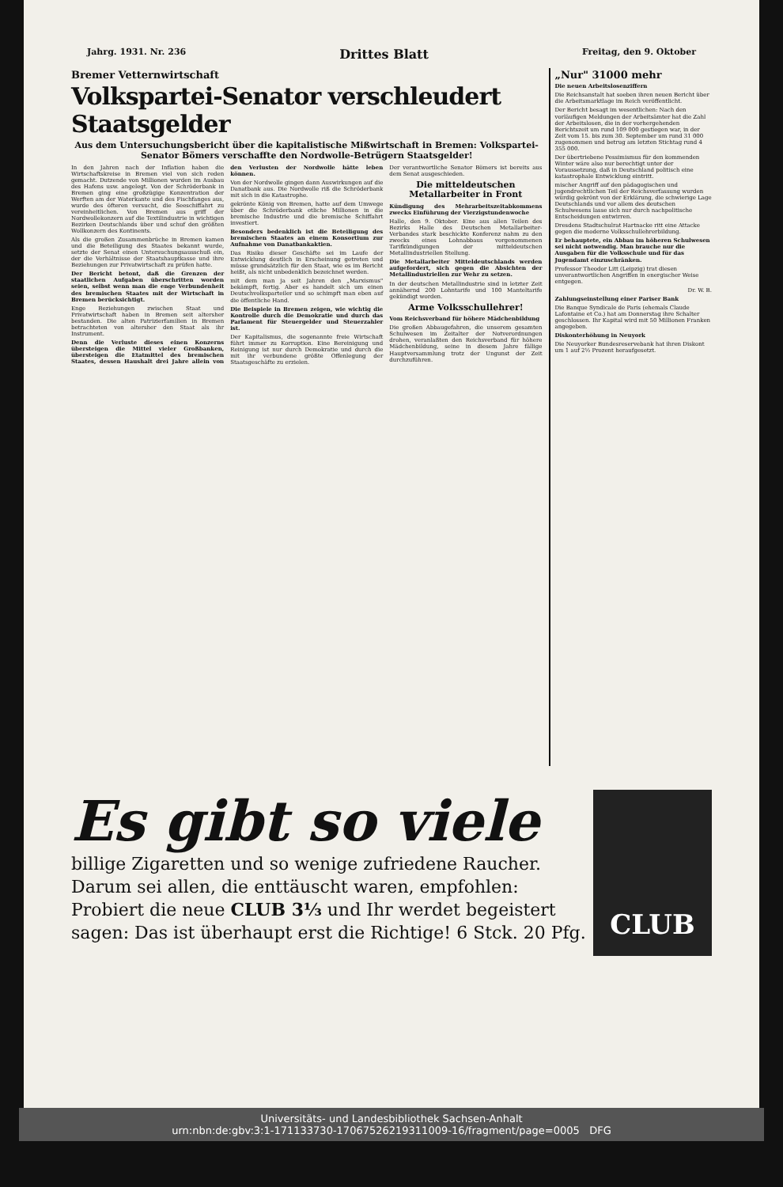Jahrg. 1931. Nr. 236 Drittes Blatt Freitag, den 9. Oktober
Bremer Vetternwirtschaft
Volkspartei-Senator verschleudert Staatsgelder
Aus dem Untersuchungsbericht über die kapitalistische Mißwirtschaft in Bremen: Volkspartei-Senator Bömers verschaffte den Nordwolle-Betrügern Staatsgelder!
In den Jahren nach der Inflation haben die Wirtschaftskreise in Bremen viel von sich reden gemacht. Dutzende von Millionen wurden im Ausbau des Hafens usw. angelegt. Von der Schröderbank in Bremen ging eine großzügige Konzentration der Werften am der Waterkante und des Fischfanges aus, wurde des öfteren versucht, die Seeschiffahrt zu vereinheitlichen. Von Bremen aus griff der Nordwollekonzern auf die Textilindustrie in wichtigen Bezirken Deutschlands über und schuf den größten Wollkonzern des Kontinents.
Als die großen Zusammenbrüche in Bremen kamen und die Beteiligung des Staates bekannt wurde, setzte der Senat einen Untersuchungsausschuß ein, der die Verhältnisse der Staatshauptkasse und ihre Beziehungen zur Privatwirtschaft zu prüfen hatte.
Der Bericht betont, daß die Grenzen der staatlichen Aufgaben überschritten worden seien, selbst wenn man die enge Verbundenheit des bremischen Staates mit der Wirtschaft in Bremen berücksichtigt.
Enge Beziehungen zwischen Staat und Privatwirtschaft haben in Bremen seit altersher bestanden. Die alten Patrizierfamilien in Bremen betrachteten von altersher den Staat als ihr Instrument.
Denn die Verluste dieses einen Konzerns übersteigen die Mittel vieler Großbanken, übersteigen die Etatmittel des bremischen Staates, dessen Haushalt drei Jahre allein von den Verlusten der Nordwolle hätte leben können.
Von der Nordwolle gingen dann Auswirkungen auf die Danatbank aus. Die Nordwolle riß die Schröderbank mit sich in die Katastrophe.
gekrönte König von Bremen, hatte auf dem Umwege über die Schröderbank etliche Millionen in die bremische Industrie und die bremische Schiffahrt investiert.
Besonders bedenklich ist die Beteiligung des bremischen Staates an einem Konsortium zur Aufnahme von Danatbankaktien.
Das Risiko dieser Geschäfte sei im Laufe der Entwicklung deutlich in Erscheinung getreten und müsse grundsätzlich für den Staat, wie es im Bericht heißt, als nicht unbedenklich bezeichnet werden.
mit dem man ja seit Jahren den „Marxismus" bekämpft, fertig. Aber es handelt sich um einen Deutschvolksparteiler und so schimpft man eben auf die öffentliche Hand.
Die Beispiele in Bremen zeigen, wie wichtig die Kontrolle durch die Demokratie und durch das Parlament für Steuergelder und Steuerzahler ist.
Der Kapitalismus, die sogenannte freie Wirtschaft führt immer zu Korruption. Eine Bereinigung und Reinigung ist nur durch Demokratie und durch die mit ihr verbundene größte Offenlegung der Staatsgeschäfte zu erzielen.
Der verantwortliche Senator Bömers ist bereits aus dem Senat ausgeschieden.
Die mitteldeutschen Metallarbeiter in Front
Kündigung des Mehrarbeitszeitabkommens zwecks Einführung der Vierzigstundenwoche
Halle, den 9. Oktober. Eine aus allen Teilen des Bezirks Halle des Deutschen Metallarbeiter-Verbandes stark beschickte Konferenz nahm zu den zwecks eines Lohnabbaus vorgenommenen Tarifkündigungen der mitteldeutschen Metallindustriellen Stellung.
Die Metallarbeiter Mitteldeutschlands werden aufgefordert, sich gegen die Absichten der Metallindustriellen zur Wehr zu setzen.
In der deutschen Metallindustrie sind in letzter Zeit annähernd 200 Lohntarife und 100 Manteltarife gekündigt worden.
Arme Volksschullehrer!
Vom Reichsverband für höhere Mädchenbildung
Die großen Abbaugefahren, die unserem gesamten Schulwesen im Zeitalter der Notverordnungen drohen, veranlaßten den Reichsverband für höhere Mädchenbildung, seine in diesem Jahre fällige Hauptversammlung trotz der Ungunst der Zeit durchzuführen.
„Nur" 31000 mehr
Die neuen Arbeitslosenziffern
Die Reichsanstalt hat soeben ihren neuen Bericht über die Arbeitsmarktlage im Reich veröffentlicht.
Der Bericht besagt im wesentlichen: Nach den vorläufigen Meldungen der Arbeitsämter hat die Zahl der Arbeitslosen, die in der vorhergehenden Berichtszeit um rund 109 000 gestiegen war, in der Zeit vom 15. bis zum 30. September um rund 31 000 zugenommen und betrug am letzten Stichtag rund 4 355 000.
Der übertriebene Pessimismus für den kommenden Winter wäre also nur berechtigt unter der Voraussetzung, daß in Deutschland politisch eine katastrophale Entwicklung eintritt.
mischer Angriff auf den pädagogischen und jugendrechtlichen Teil der Reichsverfassung wurden würdig gekrönt von der Erklärung, die schwierige Lage Deutschlands und vor allem des deutschen Schulwesens lasse sich nur durch nachpolitische Entscheidungen entwirren.
Dresdens Stadtschulrat Hartnacke ritt eine Attacke gegen die moderne Volksschullehrerbildung.
Er behauptete, ein Abbau im höheren Schulwesen sei nicht notwendig. Man brauche nur die Ausgaben für die Volksschule und für das Jugendamt einzuschränken.
Professor Theodor Litt (Leipzig) trat diesen unverantwortlichen Angriffen in energischer Weise entgegen.
Dr. W. B.
Zahlungseinstellung einer Pariser Bank
Die Banque Syndicale de Paris (ehemals Claude Lafontaine et Co.) hat am Donnerstag ihre Schalter geschlossen. Ihr Kapital wird mit 50 Millionen Franken angegeben.
Diskonterhöhung in Neuyork
Die Neuyorker Bundesreservebank hat ihren Diskont um 1 auf 2½ Prozent heraufgesetzt.
Es gibt so viele
billige Zigaretten und so wenige zufriedene Raucher.
Darum sei allen, die enttäuscht waren, empfohlen:
Probiert die neue CLUB 3⅓ und Ihr werdet begeistert
sagen: Das ist überhaupt erst die Richtige! 6 Stck. 20 Pfg.
CLUB
Universitäts- und Landesbibliothek Sachsen-Anhalt
urn:nbn:de:gbv:3:1-171133730-17067526219311009-16/fragment/page=0005 DFG